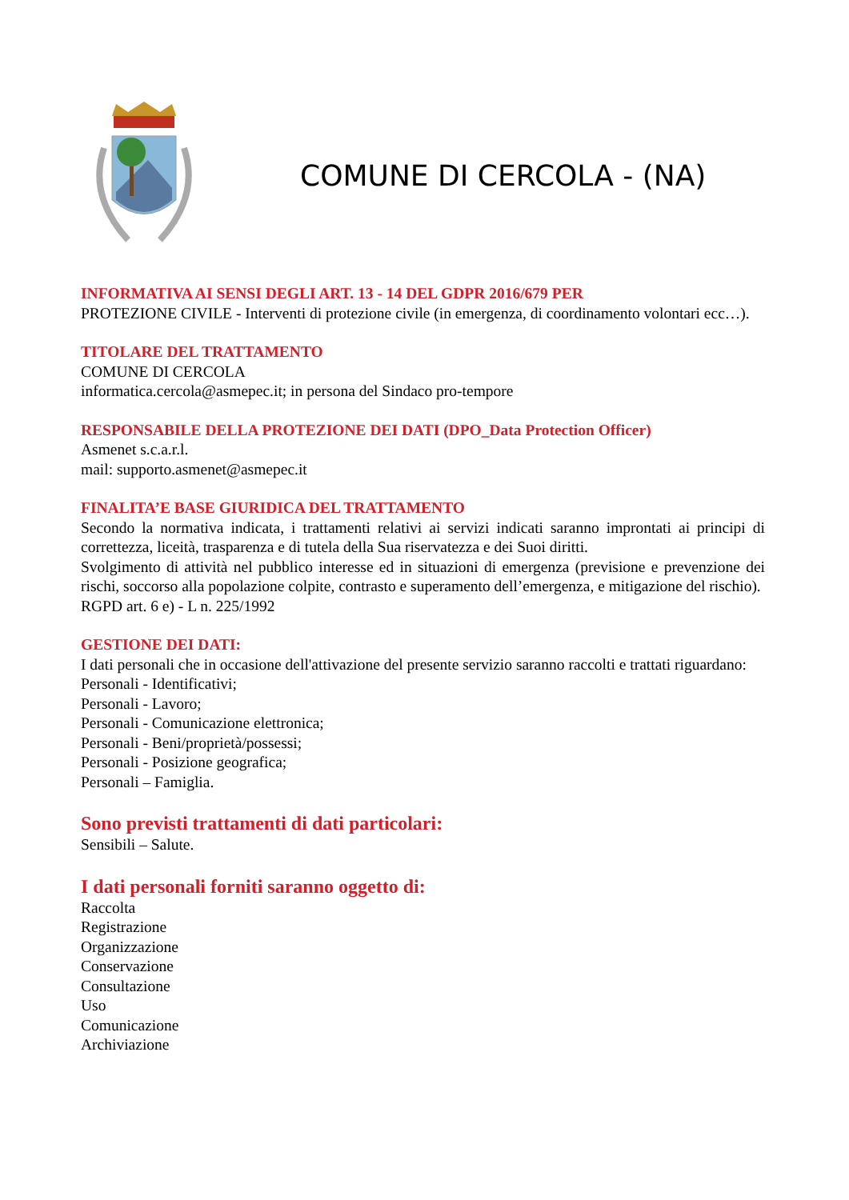COMUNE DI CERCOLA - (NA)
INFORMATIVA AI SENSI DEGLI ART. 13 - 14 DEL GDPR 2016/679 PER
PROTEZIONE CIVILE - Interventi di protezione civile (in emergenza, di coordinamento volontari ecc…).
TITOLARE DEL TRATTAMENTO
COMUNE DI CERCOLA
informatica.cercola@asmepec.it; in persona del Sindaco pro-tempore
RESPONSABILE DELLA PROTEZIONE DEI DATI (DPO_Data Protection Officer)
Asmenet s.c.a.r.l.
mail: supporto.asmenet@asmepec.it
FINALITA’E BASE GIURIDICA DEL TRATTAMENTO
Secondo la normativa indicata, i trattamenti relativi ai servizi indicati saranno improntati ai principi di correttezza, liceità, trasparenza e di tutela della Sua riservatezza e dei Suoi diritti.
Svolgimento di attività nel pubblico interesse ed in situazioni di emergenza (previsione e prevenzione dei rischi, soccorso alla popolazione colpite, contrasto e superamento dell’emergenza, e mitigazione del rischio).
RGPD art. 6 e) - L n. 225/1992
GESTIONE DEI DATI:
I dati personali che in occasione dell'attivazione del presente servizio saranno raccolti e trattati riguardano:
Personali - Identificativi;
Personali - Lavoro;
Personali - Comunicazione elettronica;
Personali - Beni/proprietà/possessi;
Personali - Posizione geografica;
Personali – Famiglia.
Sono previsti trattamenti di dati particolari:
Sensibili – Salute.
I dati personali forniti saranno oggetto di:
Raccolta
Registrazione
Organizzazione
Conservazione
Consultazione
Uso
Comunicazione
Archiviazione